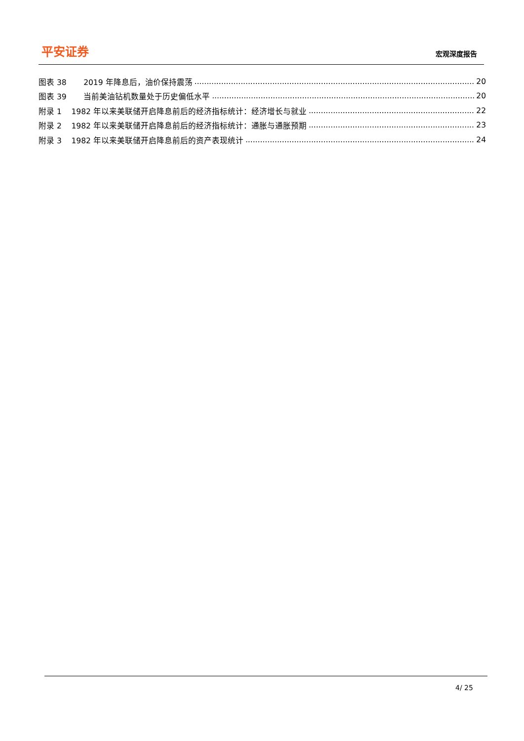平安证券
宏观深度报告
图表 38 2019 年降息后，油价保持震荡 20
图表 39 当前美油钻机数量处于历史偏低水平 20
附录 1 1982 年以来美联储开启降息前后的经济指标统计：经济增长与就业 22
附录 2 1982 年以来美联储开启降息前后的经济指标统计：通胀与通胀预期 23
附录 3 1982 年以来美联储开启降息前后的资产表现统计 24
4/ 25